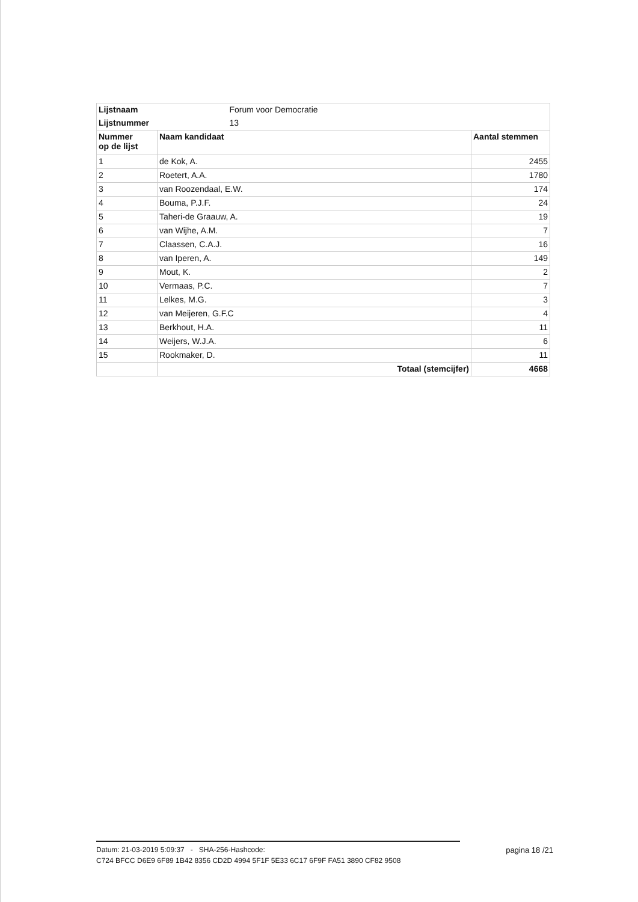| Lijstnaam | Forum voor Democratie | |
| Lijstnummer | 13 | |
| Nummer op de lijst | Naam kandidaat | Aantal stemmen |
| 1 | de Kok, A. | 2455 |
| 2 | Roetert, A.A. | 1780 |
| 3 | van Roozendaal, E.W. | 174 |
| 4 | Bouma, P.J.F. | 24 |
| 5 | Taheri-de Graauw, A. | 19 |
| 6 | van Wijhe, A.M. | 7 |
| 7 | Claassen, C.A.J. | 16 |
| 8 | van Iperen, A. | 149 |
| 9 | Mout, K. | 2 |
| 10 | Vermaas, P.C. | 7 |
| 11 | Lelkes, M.G. | 3 |
| 12 | van Meijeren, G.F.C | 4 |
| 13 | Berkhout, H.A. | 11 |
| 14 | Weijers, W.J.A. | 6 |
| 15 | Rookmaker, D. | 11 |
| | Totaal (stemcijfer) | 4668 |
Datum: 21-03-2019 5:09:37 - SHA-256-Hashcode:
C724 BFCC D6E9 6F89 1B42 8356 CD2D 4994 5F1F 5E33 6C17 6F9F FA51 3890 CF82 9508
pagina 18 /21